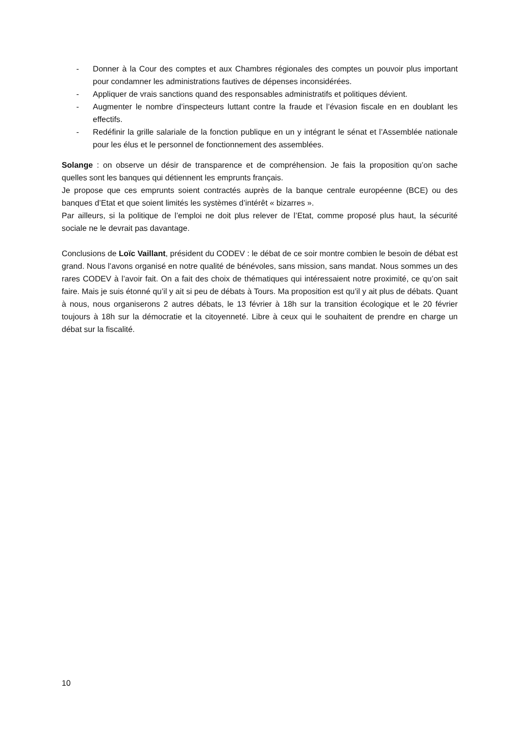- Donner à la Cour des comptes et aux Chambres régionales des comptes un pouvoir plus important pour condamner les administrations fautives de dépenses inconsidérées.
- Appliquer de vrais sanctions quand des responsables administratifs et politiques dévient.
- Augmenter le nombre d’inspecteurs luttant contre la fraude et l’évasion fiscale en en doublant les effectifs.
- Redéfinir la grille salariale de la fonction publique en un y intégrant le sénat et l’Assemblée nationale pour les élus et le personnel de fonctionnement des assemblées.
Solange : on observe un désir de transparence et de compréhension. Je fais la proposition qu’on sache quelles sont les banques qui détiennent les emprunts français.
Je propose que ces emprunts soient contractés auprès de la banque centrale européenne (BCE) ou des banques d’Etat et que soient limités les systèmes d’intérêt « bizarres ».
Par ailleurs, si la politique de l’emploi ne doit plus relever de l’Etat, comme proposé plus haut, la sécurité sociale ne le devrait pas davantage.
Conclusions de Loïc Vaillant, président du CODEV : le débat de ce soir montre combien le besoin de débat est grand. Nous l’avons organisé en notre qualité de bénévoles, sans mission, sans mandat. Nous sommes un des rares CODEV à l’avoir fait. On a fait des choix de thématiques qui intéressaient notre proximité, ce qu’on sait faire. Mais je suis étonné qu’il y ait si peu de débats à Tours. Ma proposition est qu’il y ait plus de débats. Quant à nous, nous organiserons 2 autres débats, le 13 février à 18h sur la transition écologique et le 20 février toujours à 18h sur la démocratie et la citoyenneté. Libre à ceux qui le souhaitent de prendre en charge un débat sur la fiscalité.
10